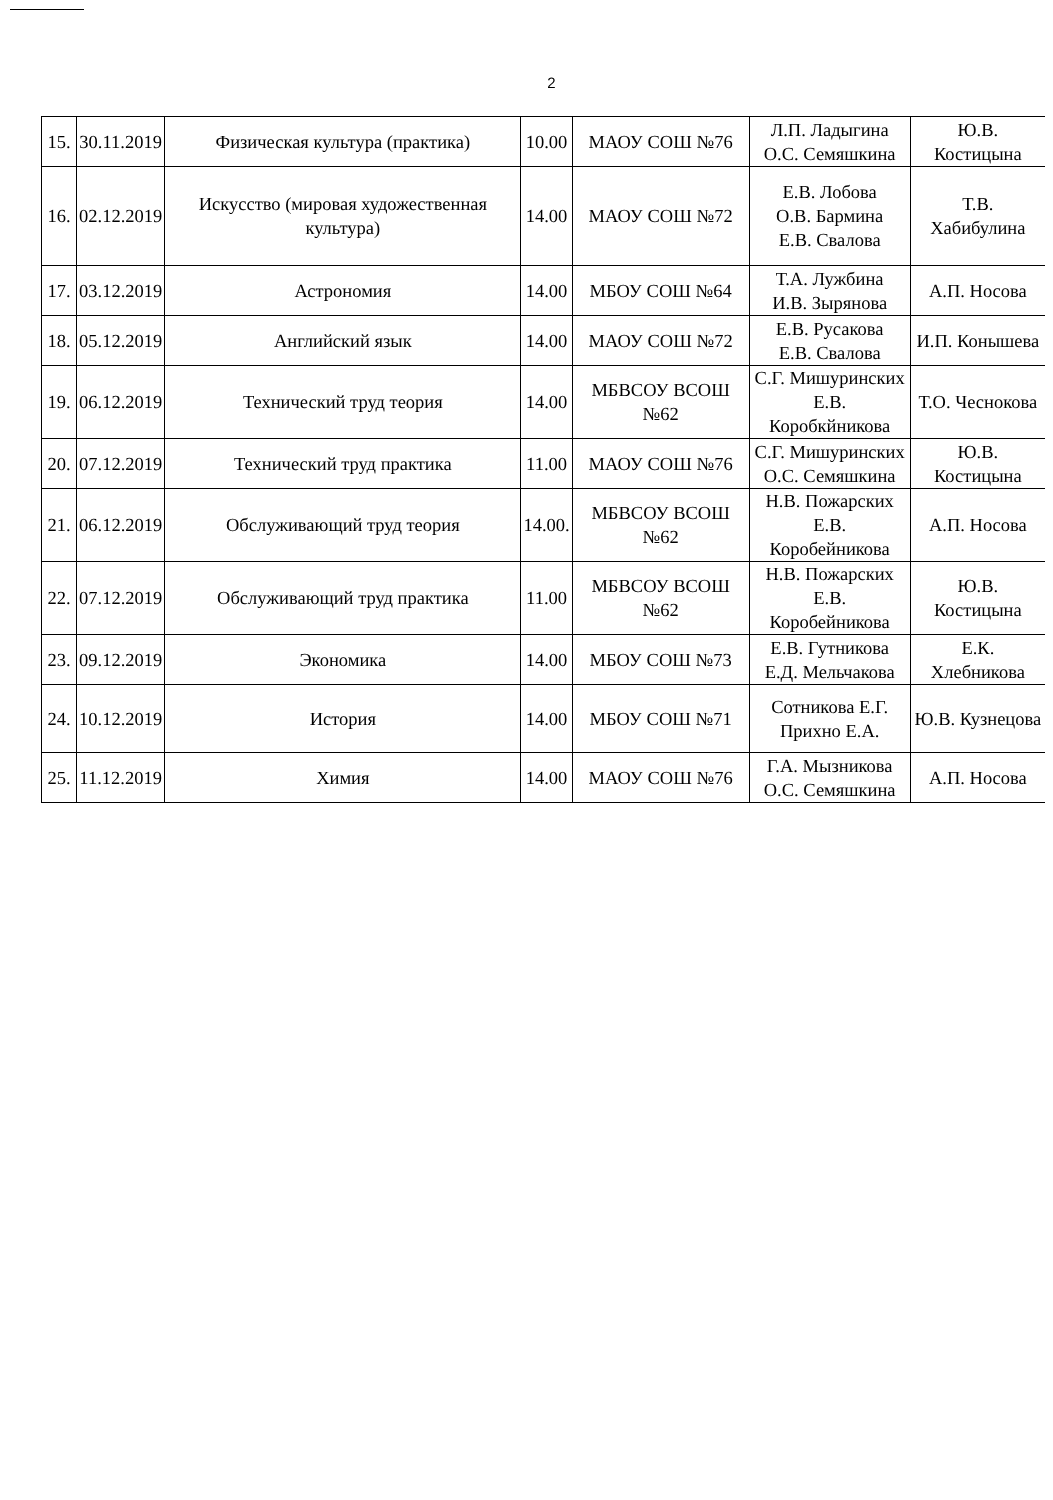2
| 15. | 30.11.2019 | Физическая культура (практика) | 10.00 | МАОУ СОШ №76 | Л.П. Ладыгина О.С. Семяшкина | Ю.В. Костицына |
| 16. | 02.12.2019 | Искусство (мировая художественная культура) | 14.00 | МАОУ СОШ №72 | Е.В. Лобова О.В. Бармина Е.В. Свалова | Т.В. Хабибулина |
| 17. | 03.12.2019 | Астрономия | 14.00 | МБОУ СОШ №64 | Т.А. Лужбина И.В. Зырянова | А.П. Носова |
| 18. | 05.12.2019 | Английский язык | 14.00 | МАОУ СОШ №72 | Е.В. Русакова Е.В. Свалова | И.П. Конышева |
| 19. | 06.12.2019 | Технический труд теория | 14.00 | МБВСОУ ВСОШ №62 | С.Г. Мишуринских Е.В. Коробкйникова | Т.О. Чеснокова |
| 20. | 07.12.2019 | Технический труд практика | 11.00 | МАОУ СОШ №76 | С.Г. Мишуринских О.С. Семяшкина | Ю.В. Костицына |
| 21. | 06.12.2019 | Обслуживающий труд теория | 14.00. | МБВСОУ ВСОШ №62 | Н.В. Пожарских Е.В. Коробейникова | А.П. Носова |
| 22. | 07.12.2019 | Обслуживающий труд практика | 11.00 | МБВСОУ ВСОШ №62 | Н.В. Пожарских Е.В. Коробейникова | Ю.В. Костицына |
| 23. | 09.12.2019 | Экономика | 14.00 | МБОУ СОШ №73 | Е.В. Гутникова Е.Д. Мельчакова | Е.К. Хлебникова |
| 24. | 10.12.2019 | История | 14.00 | МБОУ СОШ №71 | Сотникова Е.Г. Прихно Е.А. | Ю.В. Кузнецова |
| 25. | 11.12.2019 | Химия | 14.00 | МАОУ СОШ №76 | Г.А. Мызникова О.С. Семяшкина | А.П. Носова |